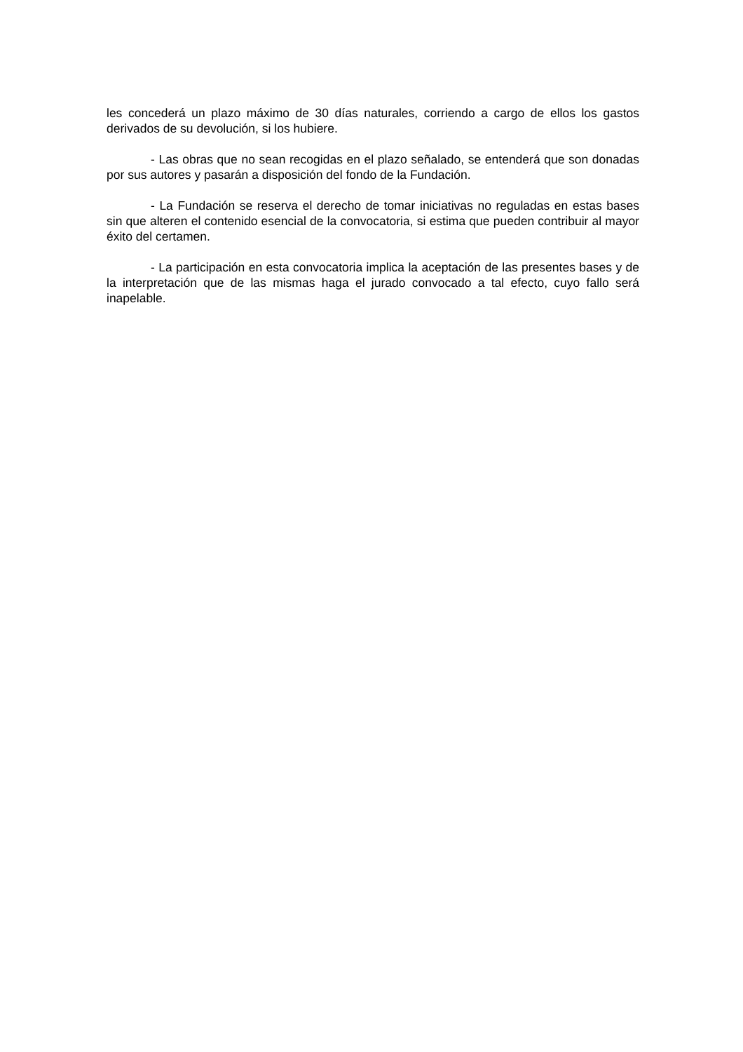les concederá un plazo máximo de 30 días naturales, corriendo a cargo de ellos los gastos derivados de su devolución, si los hubiere.
- Las obras que no sean recogidas en el plazo señalado, se entenderá que son donadas por sus autores y pasarán a disposición del fondo de la Fundación.
- La Fundación se reserva el derecho de tomar iniciativas no reguladas en estas bases sin que alteren el contenido esencial de la convocatoria, si estima que pueden contribuir al mayor éxito del certamen.
- La participación en esta convocatoria implica la aceptación de las presentes bases y de la interpretación que de las mismas haga el jurado convocado a tal efecto, cuyo fallo será inapelable.